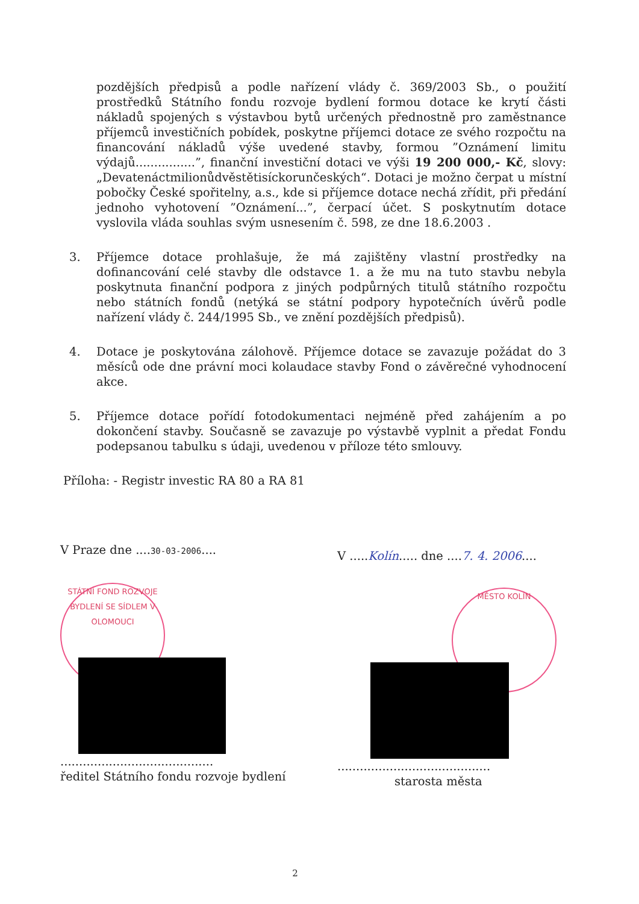pozdějších předpisů a podle nařízení vlády č. 369/2003 Sb., o použití prostředků Státního fondu rozvoje bydlení formou dotace ke krytí části nákladů spojených s výstavbou bytů určených přednostně pro zaměstnance příjemců investičních pobídek, poskytne příjemci dotace ze svého rozpočtu na financování nákladů výše uvedené stavby, formou ”Oznámení limitu výdajů................”, finanční investiční dotaci ve výši 19 200 000,- Kč, slovy: „Devatenáctmilionůdvěstětisíckorunčeských“. Dotaci je možno čerpat u místní pobočky České spořitelny, a.s., kde si příjemce dotace nechá zřídit, při předání jednoho vyhotovení ”Oznámení...”, čerpací účet. S poskytnutím dotace vyslovila vláda souhlas svým usnesením č. 598, ze dne 18.6.2003 .
3. Příjemce dotace prohlašuje, že má zajištěny vlastní prostředky na dofinancování celé stavby dle odstavce 1. a že mu na tuto stavbu nebyla poskytnuta finanční podpora z jiných podpůrných titulů státního rozpočtu nebo státních fondů (netýká se státní podpory hypotečních úvěrů podle nařízení vlády č. 244/1995 Sb., ve znění pozdějších předpisů).
4. Dotace je poskytována zálohově. Příjemce dotace se zavazuje požádat do 3 měsíců ode dne právní moci kolaudace stavby Fond o závěrečné vyhodnocení akce.
5. Příjemce dotace pořídí fotodokumentaci nejméně před zahájením a po dokončení stavby. Současně se zavazuje po výstavbě vyplnit a předat Fondu podepsanou tabulku s údaji, uvedenou v příloze této smlouvy.
Příloha: - Registr investic RA 80 a RA 81
V Praze dne ....30-03-2006....
STÁTNÍ FOND ROZVOJE BYDLENÍ SE SÍDLEM V OLOMOUCI
.........................................
ředitel Státního fondu rozvoje bydlení
V .....Kolín..... dne ....7. 4. 2006....
MĚSTO KOLÍN
.........................................
starosta města
2